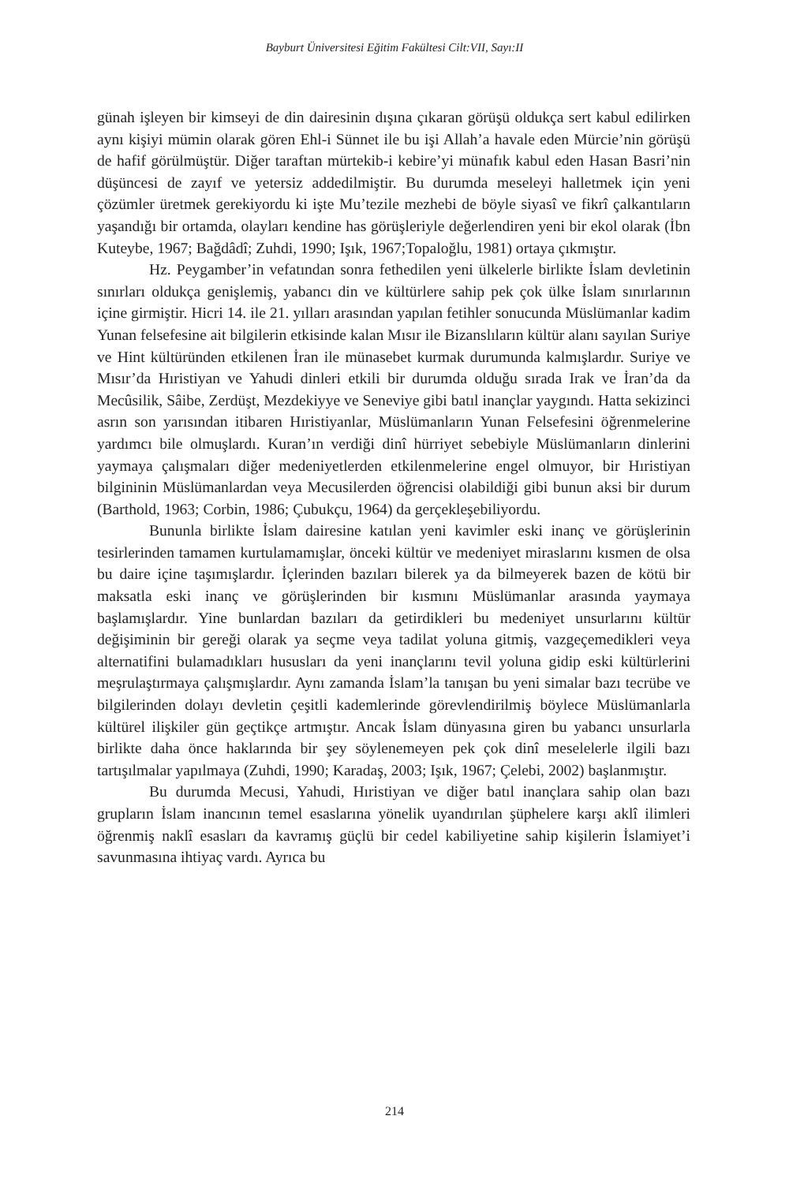Bayburt Üniversitesi Eğitim Fakültesi Cilt:VII, Sayı:II
günah işleyen bir kimseyi de din dairesinin dışına çıkaran görüşü oldukça sert kabul edilirken aynı kişiyi mümin olarak gören Ehl-i Sünnet ile bu işi Allah’a havale eden Mürcie’nin görüşü de hafif görülmüştür. Diğer taraftan mürtekib-i kebire’yi münafık kabul eden Hasan Basri’nin düşüncesi de zayıf ve yetersiz addedilmiştir. Bu durumda meseleyi halletmek için yeni çözümler üretmek gerekiyordu ki işte Mu’tezile mezhebi de böyle siyasî ve fikrî çalkantıların yaşandığı bir ortamda, olayları kendine has görüşleriyle değerlendiren yeni bir ekol olarak (İbn Kuteybe, 1967; Bağdâdî; Zuhdi, 1990; Işık, 1967;Topaloğlu, 1981) ortaya çıkmıştır.
Hz. Peygamber’in vefatından sonra fethedilen yeni ülkelerle birlikte İslam devletinin sınırları oldukça genişlemiş, yabancı din ve kültürlere sahip pek çok ülke İslam sınırlarının içine girmiştir. Hicri 14. ile 21. yılları arasından yapılan fetihler sonucunda Müslümanlar kadim Yunan felsefesine ait bilgilerin etkisinde kalan Mısır ile Bizanslıların kültür alanı sayılan Suriye ve Hint kültüründen etkilenen İran ile münasebet kurmak durumunda kalmışlardır. Suriye ve Mısır’da Hıristiyan ve Yahudi dinleri etkili bir durumda olduğu sırada Irak ve İran’da da Mecûsilik, Sâibe, Zerdüşt, Mezdekiyye ve Seneviye gibi batıl inançlar yaygındı. Hatta sekizinci asrın son yarısından itibaren Hıristiyanlar, Müslümanların Yunan Felsefesini öğrenmelerine yardımcı bile olmuşlardı. Kuran’ın verdiği dinî hürriyet sebebiyle Müslümanların dinlerini yaymaya çalışmaları diğer medeniyetlerden etkilenmelerine engel olmuyor, bir Hıristiyan bilgininin Müslümanlardan veya Mecusilerden öğrencisi olabildiği gibi bunun aksi bir durum (Barthold, 1963; Corbin, 1986; Çubukçu, 1964) da gerçekleşebiliyordu.
Bununla birlikte İslam dairesine katılan yeni kavimler eski inanç ve görüşlerinin tesirlerinden tamamen kurtulamamışlar, önceki kültür ve medeniyet miraslarını kısmen de olsa bu daire içine taşımışlardır. İçlerinden bazıları bilerek ya da bilmeyerek bazen de kötü bir maksatla eski inanç ve görüşlerinden bir kısmını Müslümanlar arasında yaymaya başlamışlardır. Yine bunlardan bazıları da getirdikleri bu medeniyet unsurlarını kültür değişiminin bir gereği olarak ya seçme veya tadilat yoluna gitmiş, vazgeçemedikleri veya alternatifini bulamadıkları hususları da yeni inançlarını tevil yoluna gidip eski kültürlerini meşrulaştırmaya çalışmışlardır. Aynı zamanda İslam’la tanışan bu yeni simalar bazı tecrübe ve bilgilerinden dolayı devletin çeşitli kademlerinde görevlendirilmiş böylece Müslümanlarla kültürel ilişkiler gün geçtikçe artmıştır. Ancak İslam dünyasına giren bu yabancı unsurlarla birlikte daha önce haklarında bir şey söylenemeyen pek çok dinî meselelerle ilgili bazı tartışılmalar yapılmaya (Zuhdi, 1990; Karadaş, 2003; Işık, 1967; Çelebi, 2002) başlanmıştır.
Bu durumda Mecusi, Yahudi, Hıristiyan ve diğer batıl inançlara sahip olan bazı grupların İslam inancının temel esaslarına yönelik uyandırılan şüphelere karşı aklî ilimleri öğrenmiş naklî esasları da kavramış güçlü bir cedel kabiliyetine sahip kişilerin İslamiyet’i savunmasına ihtiyaç vardı. Ayrıca bu
214